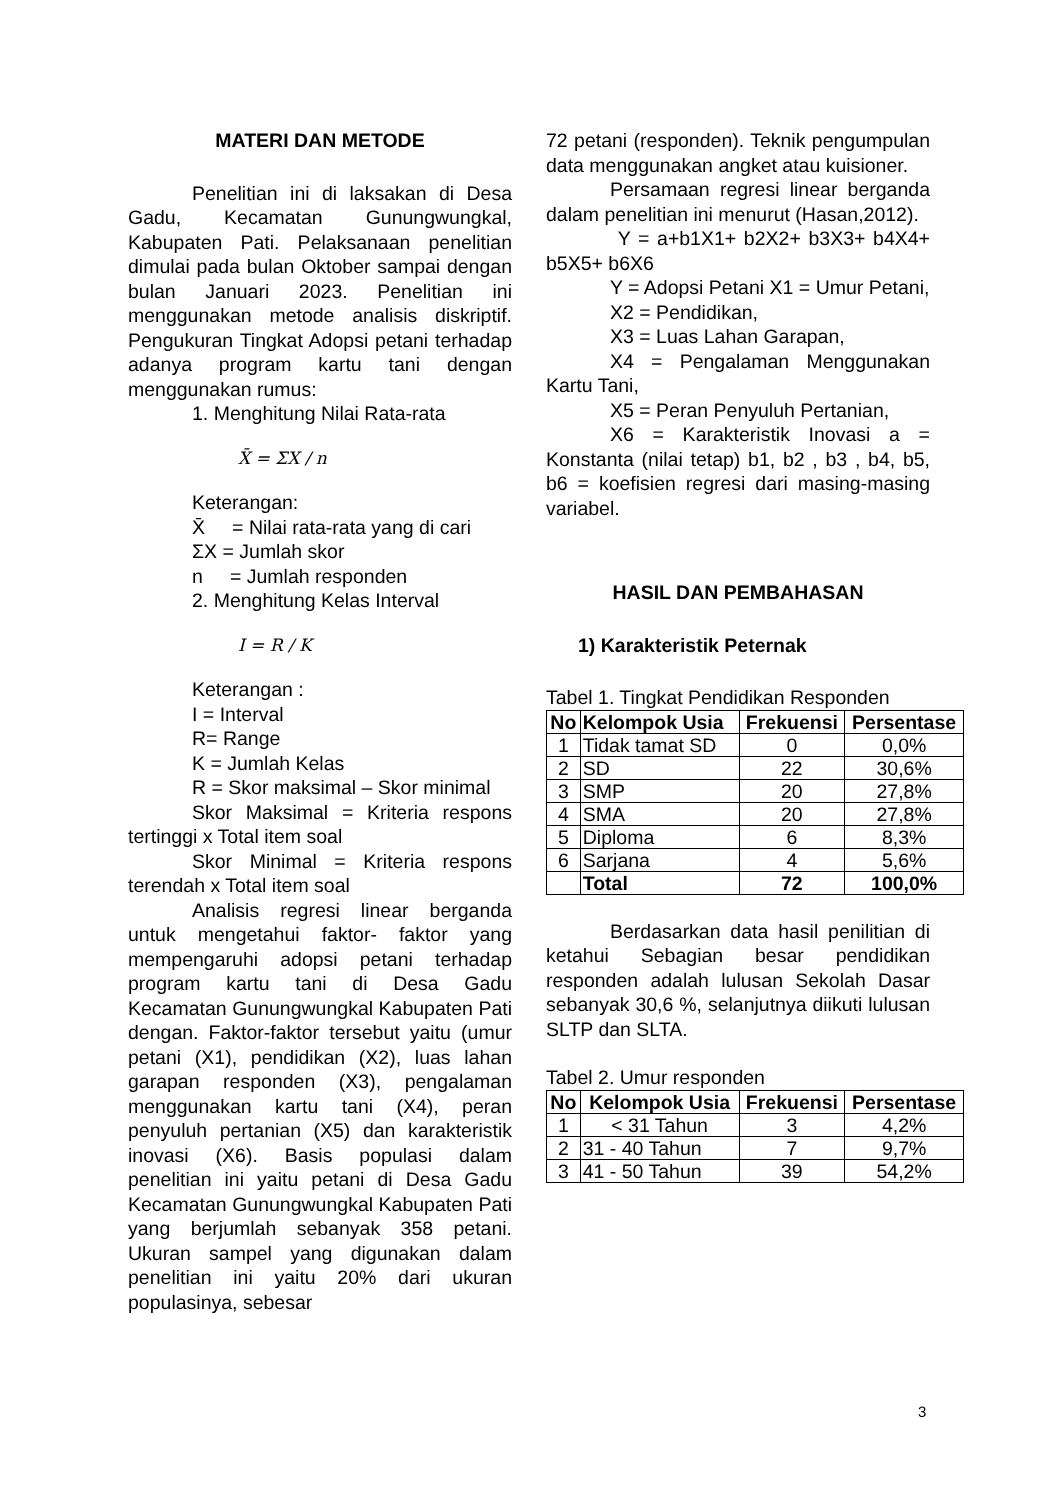MATERI DAN METODE
Penelitian ini di laksakan di Desa Gadu, Kecamatan Gunungwungkal, Kabupaten Pati. Pelaksanaan penelitian dimulai pada bulan Oktober sampai dengan bulan Januari 2023. Penelitian ini menggunakan metode analisis diskriptif. Pengukuran Tingkat Adopsi petani terhadap adanya program kartu tani dengan menggunakan rumus:
1. Menghitung Nilai Rata-rata
X̄ = ΣX / n
Keterangan:
X̄ = Nilai rata-rata yang di cari
ΣX = Jumlah skor
n = Jumlah responden
2. Menghitung Kelas Interval
I = R / K
Keterangan :
I = Interval
R= Range
K = Jumlah Kelas
R = Skor maksimal – Skor minimal
Skor Maksimal = Kriteria respons tertinggi x Total item soal
Skor Minimal = Kriteria respons terendah x Total item soal
Analisis regresi linear berganda untuk mengetahui faktor- faktor yang mempengaruhi adopsi petani terhadap program kartu tani di Desa Gadu Kecamatan Gunungwungkal Kabupaten Pati dengan. Faktor-faktor tersebut yaitu (umur petani (X1), pendidikan (X2), luas lahan garapan responden (X3), pengalaman menggunakan kartu tani (X4), peran penyuluh pertanian (X5) dan karakteristik inovasi (X6). Basis populasi dalam penelitian ini yaitu petani di Desa Gadu Kecamatan Gunungwungkal Kabupaten Pati yang berjumlah sebanyak 358 petani. Ukuran sampel yang digunakan dalam penelitian ini yaitu 20% dari ukuran populasinya, sebesar
72 petani (responden). Teknik pengumpulan data menggunakan angket atau kuisioner.
Persamaan regresi linear berganda dalam penelitian ini menurut (Hasan,2012).
Y = a+b1X1+ b2X2+ b3X3+ b4X4+ b5X5+ b6X6
Y = Adopsi Petani X1 = Umur Petani,
X2 = Pendidikan,
X3 = Luas Lahan Garapan,
X4 = Pengalaman Menggunakan Kartu Tani,
X5 = Peran Penyuluh Pertanian,
X6 = Karakteristik Inovasi a = Konstanta (nilai tetap) b1, b2 , b3 , b4, b5, b6 = koefisien regresi dari masing-masing variabel.
HASIL DAN PEMBAHASAN
1) Karakteristik Peternak
Tabel 1. Tingkat Pendidikan Responden
| No | Kelompok Usia | Frekuensi | Persentase |
| --- | --- | --- | --- |
| 1 | Tidak tamat SD | 0 | 0,0% |
| 2 | SD | 22 | 30,6% |
| 3 | SMP | 20 | 27,8% |
| 4 | SMA | 20 | 27,8% |
| 5 | Diploma | 6 | 8,3% |
| 6 | Sarjana | 4 | 5,6% |
| | Total | 72 | 100,0% |
Berdasarkan data hasil penilitian di ketahui Sebagian besar pendidikan responden adalah lulusan Sekolah Dasar sebanyak 30,6 %, selanjutnya diikuti lulusan SLTP dan SLTA.
Tabel 2. Umur responden
| No | Kelompok Usia | Frekuensi | Persentase |
| --- | --- | --- | --- |
| 1 | < 31 Tahun | 3 | 4,2% |
| 2 | 31 - 40 Tahun | 7 | 9,7% |
| 3 | 41 - 50 Tahun | 39 | 54,2% |
3